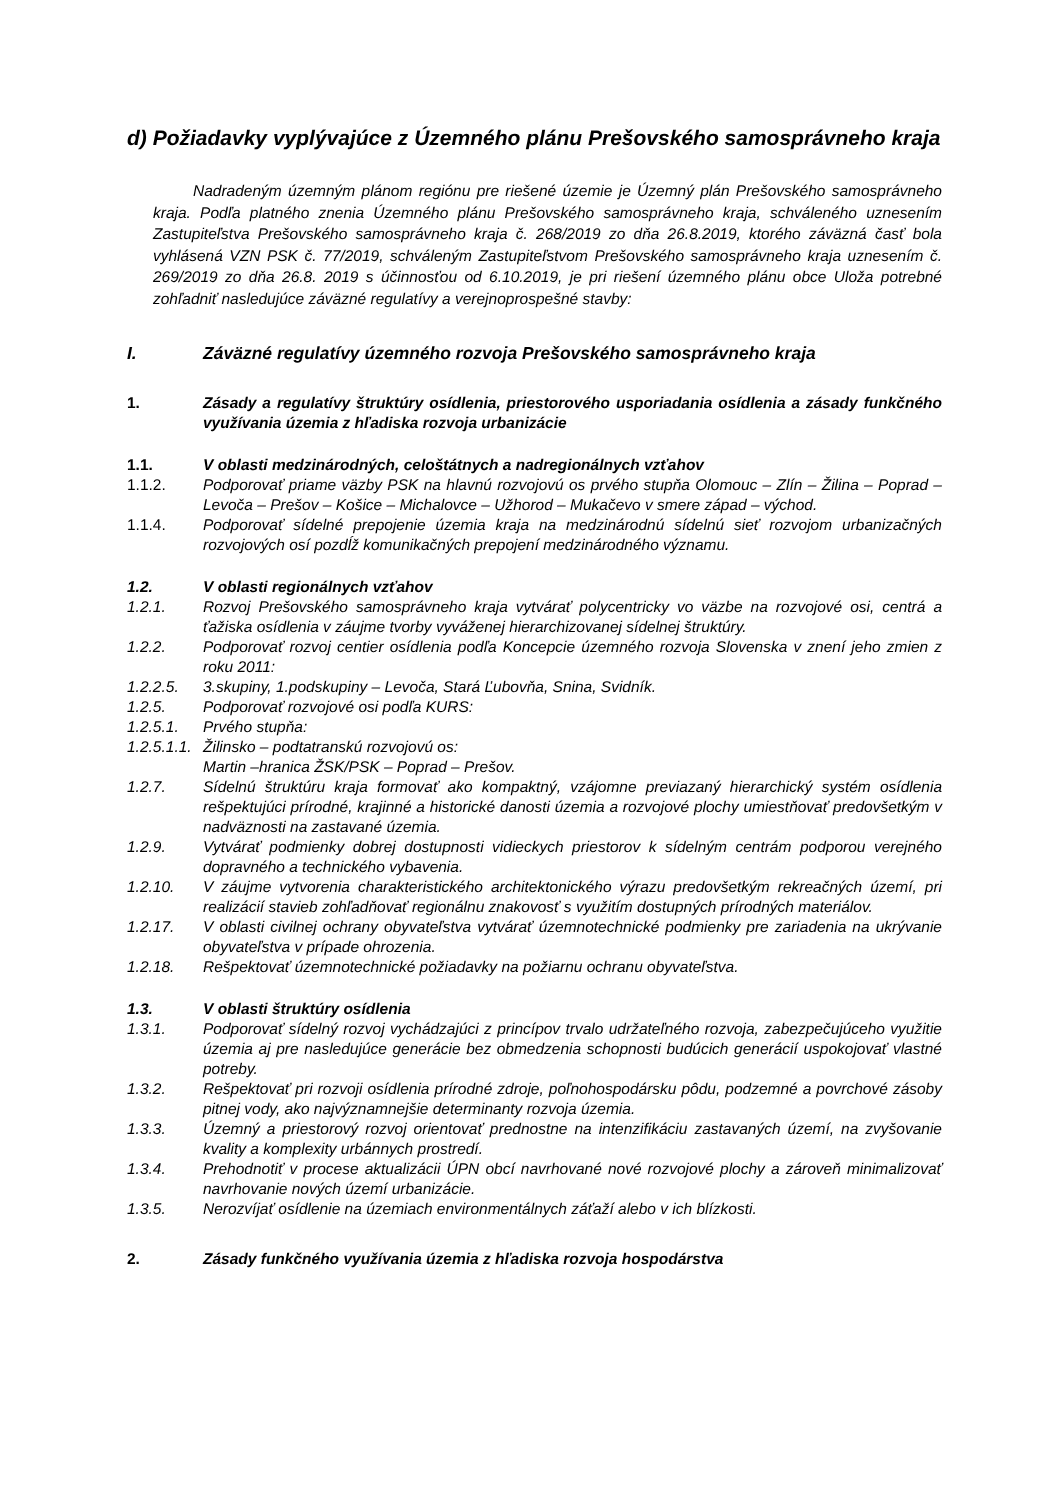d) Požiadavky vyplývajúce z Územného plánu Prešovského samosprávneho kraja
Nadradeným územným plánom regiónu pre riešené územie je Územný plán Prešovského samosprávneho kraja. Podľa platného znenia Územného plánu Prešovského samosprávneho kraja, schváleného uznesením Zastupiteľstva Prešovského samosprávneho kraja č. 268/2019 zo dňa 26.8.2019, ktorého záväzná časť bola vyhlásená VZN PSK č. 77/2019, schváleným Zastupiteľstvom Prešovského samosprávneho kraja uznesením č. 269/2019 zo dňa 26.8. 2019 s účinnosťou od 6.10.2019, je pri riešení územného plánu obce Uloža potrebné zohľadniť nasledujúce záväzné regulatívy a verejnoprospešné stavby:
I. Záväzné regulatívy územného rozvoja Prešovského samosprávneho kraja
1. Zásady a regulatívy štruktúry osídlenia, priestorového usporiadania osídlenia a zásady funkčného využívania územia z hľadiska rozvoja urbanizácie
1.1. V oblasti medzinárodných, celoštátnych a nadregionálnych vzťahov
1.1.2. Podporovať priame väzby PSK na hlavnú rozvojovú os prvého stupňa Olomouc – Zlín – Žilina – Poprad – Levoča – Prešov – Košice – Michalovce – Užhorod – Mukačevo v smere západ – východ.
1.1.4. Podporovať sídelné prepojenie územia kraja na medzinárodnú sídelnú sieť rozvojom urbanizačných rozvojových osí pozdĺž komunikačných prepojení medzinárodného významu.
1.2. V oblasti regionálnych vzťahov
1.2.1. Rozvoj Prešovského samosprávneho kraja vytvárať polycentricky vo väzbe na rozvojové osi, centrá a ťažiska osídlenia v záujme tvorby vyváženej hierarchizovanej sídelnej štruktúry.
1.2.2. Podporovať rozvoj centier osídlenia podľa Koncepcie územného rozvoja Slovenska v znení jeho zmien z roku 2011:
1.2.2.5. 3.skupiny, 1.podskupiny – Levoča, Stará Ľubovňa, Snina, Svidník.
1.2.5. Podporovať rozvojové osi podľa KURS:
1.2.5.1. Prvého stupňa:
1.2.5.1.1.
Žilinsko – podtatranskú rozvojovú os:
Martin –hranica ŽSK/PSK – Poprad – Prešov.
1.2.7. Sídelnú štruktúru kraja formovať ako kompaktný, vzájomne previazaný hierarchický systém osídlenia rešpektujúci prírodné, krajinné a historické danosti územia a rozvojové plochy umiestňovať predovšetkým v nadväznosti na zastavané územia.
1.2.9. Vytvárať podmienky dobrej dostupnosti vidieckych priestorov k sídelným centrám podporou verejného dopravného a technického vybavenia.
1.2.10. V záujme vytvorenia charakteristického architektonického výrazu predovšetkým rekreačných území, pri realizácií stavieb zohľadňovať regionálnu znakovosť s využitím dostupných prírodných materiálov.
1.2.17. V oblasti civilnej ochrany obyvateľstva vytvárať územnotechnické podmienky pre zariadenia na ukrývanie obyvateľstva v prípade ohrozenia.
1.2.18. Rešpektovať územnotechnické požiadavky na požiarnu ochranu obyvateľstva.
1.3. V oblasti štruktúry osídlenia
1.3.1. Podporovať sídelný rozvoj vychádzajúci z princípov trvalo udržateľného rozvoja, zabezpečujúceho využitie územia aj pre nasledujúce generácie bez obmedzenia schopnosti budúcich generácií uspokojovať vlastné potreby.
1.3.2. Rešpektovať pri rozvoji osídlenia prírodné zdroje, poľnohospodársku pôdu, podzemné a povrchové zásoby pitnej vody, ako najvýznamnejšie determinanty rozvoja územia.
1.3.3. Územný a priestorový rozvoj orientovať prednostne na intenzifikáciu zastavaných území, na zvyšovanie kvality a komplexity urbánnych prostredí.
1.3.4. Prehodnotiť v procese aktualizácii ÚPN obcí navrhované nové rozvojové plochy a zároveň minimalizovať navrhovanie nových území urbanizácie.
1.3.5. Nerozvíjať osídlenie na územiach environmentálnych záťaží alebo v ich blízkosti.
2. Zásady funkčného využívania územia z hľadiska rozvoja hospodárstva